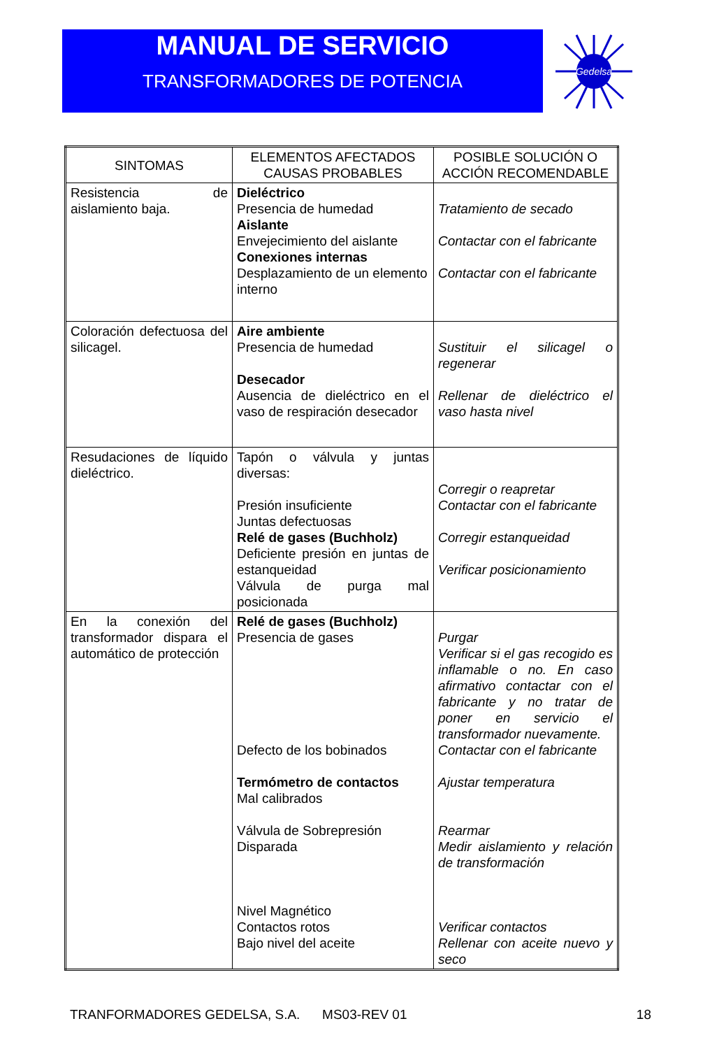MANUAL DE SERVICIO
TRANSFORMADORES DE POTENCIA
Gedelsa
| SINTOMAS | ELEMENTOS AFECTADOS CAUSAS PROBABLES | POSIBLE SOLUCIÓN O ACCIÓN RECOMENDABLE |
| --- | --- | --- |
| Resistencia de aislamiento baja. | Dieléctrico Presencia de humedad Aislante Envejecimiento del aislante Conexiones internas Desplazamiento de un elemento interno | Tratamiento de secado Contactar con el fabricante Contactar con el fabricante |
| Coloración defectuosa del silicagel. | Aire ambiente Presencia de humedad Desecador Ausencia de dieléctrico en el vaso de respiración desecador | Sustituir el silicagel o regenerar Rellenar de dieléctrico el vaso hasta nivel |
| Resudaciones de líquido dieléctrico. | Tapón o válvula y juntas diversas: Presión insuficiente Juntas defectuosas Relé de gases (Buchholz) Deficiente presión en juntas de estanqueidad Válvula de purga mal posicionada | Corregir o reapretar Contactar con el fabricante Corregir estanqueidad Verificar posicionamiento |
| En la conexión del transformador dispara el automático de protección | Relé de gases (Buchholz) Presencia de gases Defecto de los bobinados Termómetro de contactos Mal calibrados Válvula de Sobrepresión Disparada Nivel Magnético Contactos rotos Bajo nivel del aceite | Purgar Verificar si el gas recogido es inflamable o no. En caso afirmativo contactar con el fabricante y no tratar de poner en servicio el transformador nuevamente. Contactar con el fabricante Ajustar temperatura Rearmar Medir aislamiento y relación de transformación Verificar contactos Rellenar con aceite nuevo y seco |
TRANFORMADORES GEDELSA, S.A. MS03-REV 01 18